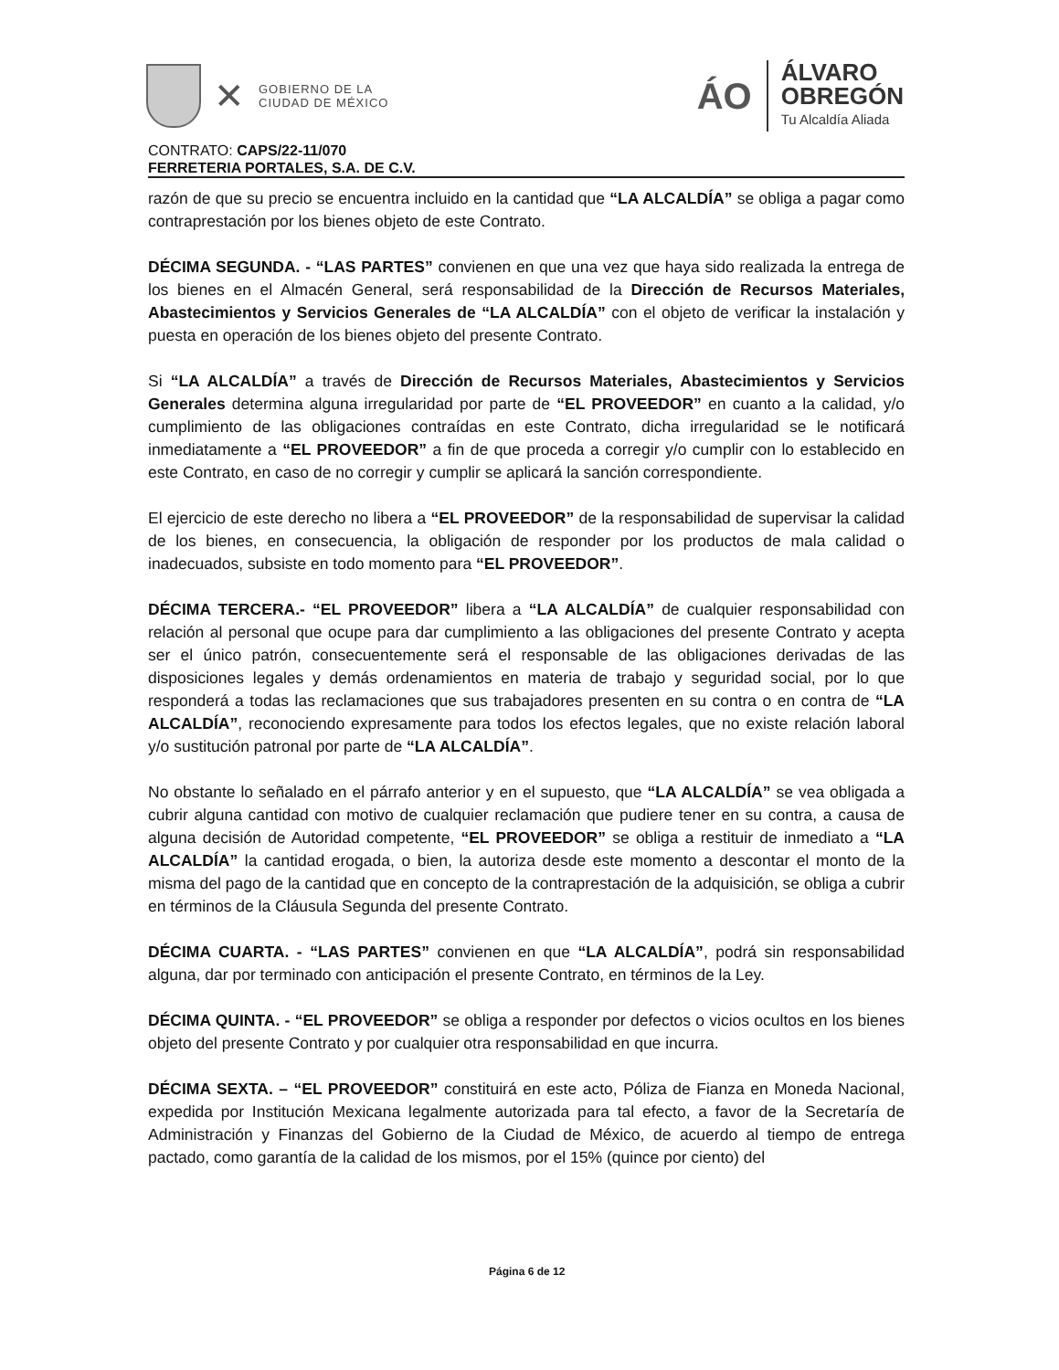✕
GOBIERNO DE LA
CIUDAD DE MÉXICO
ÁO
ÁLVARO
OBREGÓN
Tu Alcaldía Aliada
CONTRATO: CAPS/22-11/070
FERRETERIA PORTALES, S.A. DE C.V.
razón de que su precio se encuentra incluido en la cantidad que “LA ALCALDÍA” se obliga a pagar como contraprestación por los bienes objeto de este Contrato.
DÉCIMA SEGUNDA. - “LAS PARTES” convienen en que una vez que haya sido realizada la entrega de los bienes en el Almacén General, será responsabilidad de la Dirección de Recursos Materiales, Abastecimientos y Servicios Generales de “LA ALCALDÍA” con el objeto de verificar la instalación y puesta en operación de los bienes objeto del presente Contrato.
Si “LA ALCALDÍA” a través de Dirección de Recursos Materiales, Abastecimientos y Servicios Generales determina alguna irregularidad por parte de “EL PROVEEDOR” en cuanto a la calidad, y/o cumplimiento de las obligaciones contraídas en este Contrato, dicha irregularidad se le notificará inmediatamente a “EL PROVEEDOR” a fin de que proceda a corregir y/o cumplir con lo establecido en este Contrato, en caso de no corregir y cumplir se aplicará la sanción correspondiente.
El ejercicio de este derecho no libera a “EL PROVEEDOR” de la responsabilidad de supervisar la calidad de los bienes, en consecuencia, la obligación de responder por los productos de mala calidad o inadecuados, subsiste en todo momento para “EL PROVEEDOR”.
DÉCIMA TERCERA.- “EL PROVEEDOR” libera a “LA ALCALDÍA” de cualquier responsabilidad con relación al personal que ocupe para dar cumplimiento a las obligaciones del presente Contrato y acepta ser el único patrón, consecuentemente será el responsable de las obligaciones derivadas de las disposiciones legales y demás ordenamientos en materia de trabajo y seguridad social, por lo que responderá a todas las reclamaciones que sus trabajadores presenten en su contra o en contra de “LA ALCALDÍA”, reconociendo expresamente para todos los efectos legales, que no existe relación laboral y/o sustitución patronal por parte de “LA ALCALDÍA”.
No obstante lo señalado en el párrafo anterior y en el supuesto, que “LA ALCALDÍA” se vea obligada a cubrir alguna cantidad con motivo de cualquier reclamación que pudiere tener en su contra, a causa de alguna decisión de Autoridad competente, “EL PROVEEDOR” se obliga a restituir de inmediato a “LA ALCALDÍA” la cantidad erogada, o bien, la autoriza desde este momento a descontar el monto de la misma del pago de la cantidad que en concepto de la contraprestación de la adquisición, se obliga a cubrir en términos de la Cláusula Segunda del presente Contrato.
DÉCIMA CUARTA. - “LAS PARTES” convienen en que “LA ALCALDÍA”, podrá sin responsabilidad alguna, dar por terminado con anticipación el presente Contrato, en términos de la Ley.
DÉCIMA QUINTA. - “EL PROVEEDOR” se obliga a responder por defectos o vicios ocultos en los bienes objeto del presente Contrato y por cualquier otra responsabilidad en que incurra.
DÉCIMA SEXTA. – “EL PROVEEDOR” constituirá en este acto, Póliza de Fianza en Moneda Nacional, expedida por Institución Mexicana legalmente autorizada para tal efecto, a favor de la Secretaría de Administración y Finanzas del Gobierno de la Ciudad de México, de acuerdo al tiempo de entrega pactado, como garantía de la calidad de los mismos, por el 15% (quince por ciento) del
Página 6 de 12